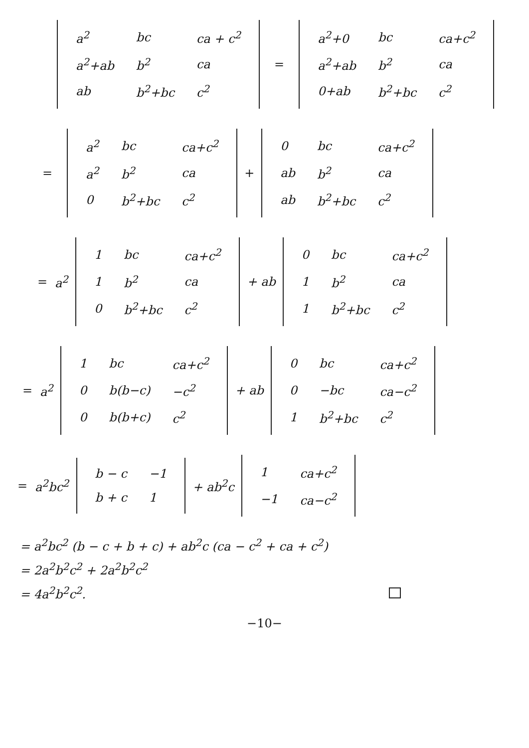| a<sup>2</sup> | bc | ca + c<sup>2</sup> |
| a<sup>2</sup>+ab | b<sup>2</sup> | ca |
| ab | b<sup>2</sup>+bc | c<sup>2</sup> |
=
| a<sup>2</sup>+0 | bc | ca+c<sup>2</sup> |
| a<sup>2</sup>+ab | b<sup>2</sup> | ca |
| 0+ab | b<sup>2</sup>+bc | c<sup>2</sup> |
=
| a<sup>2</sup> | bc | ca+c<sup>2</sup> |
| a<sup>2</sup> | b<sup>2</sup> | ca |
| 0 | b<sup>2</sup>+bc | c<sup>2</sup> |
+
| 0 | bc | ca+c<sup>2</sup> |
| ab | b<sup>2</sup> | ca |
| ab | b<sup>2</sup>+bc | c<sup>2</sup> |
= a<sup>2</sup>
| 1 | bc | ca+c<sup>2</sup> |
| 1 | b<sup>2</sup> | ca |
| 0 | b<sup>2</sup>+bc | c<sup>2</sup> |
+ ab
| 0 | bc | ca+c<sup>2</sup> |
| 1 | b<sup>2</sup> | ca |
| 1 | b<sup>2</sup>+bc | c<sup>2</sup> |
= a<sup>2</sup>
| 1 | bc | ca+c<sup>2</sup> |
| 0 | b(b−c) | −c<sup>2</sup> |
| 0 | b(b+c) | c<sup>2</sup> |
+ ab
| 0 | bc | ca+c<sup>2</sup> |
| 0 | −bc | ca−c<sup>2</sup> |
| 1 | b<sup>2</sup>+bc | c<sup>2</sup> |
= a<sup>2</sup>bc<sup>2</sup>
| b − c | −1 |
| b + c | 1 |
+ ab<sup>2</sup>c
| 1 | ca+c<sup>2</sup> |
| −1 | ca−c<sup>2</sup> |
= a<sup>2</sup>bc<sup>2</sup> (b − c + b + c) + ab<sup>2</sup>c (ca − c<sup>2</sup> + ca + c<sup>2</sup>)
= 2a<sup>2</sup>b<sup>2</sup>c<sup>2</sup> + 2a<sup>2</sup>b<sup>2</sup>c<sup>2</sup>
= 4a<sup>2</sup>b<sup>2</sup>c<sup>2</sup>.
−10−